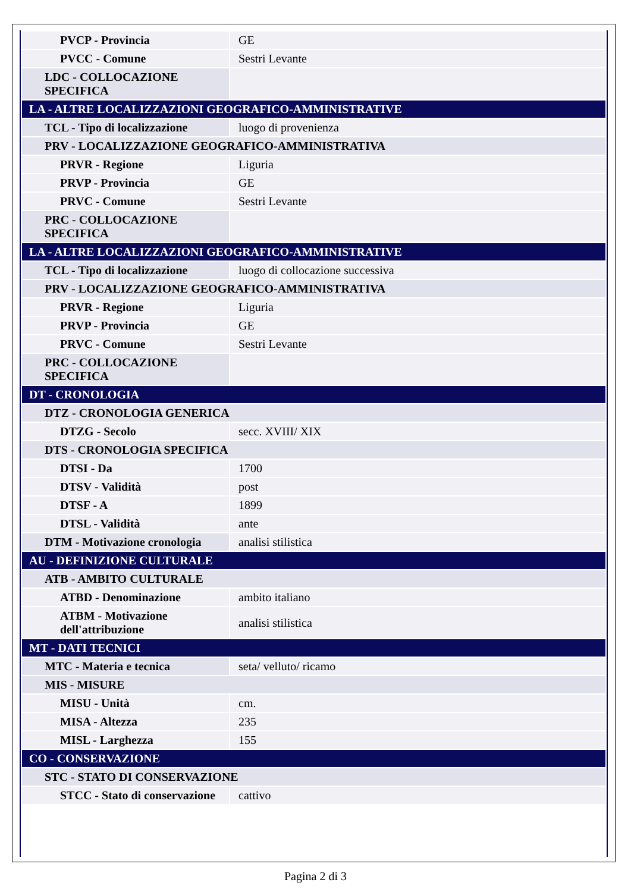| PVCP - Provincia | GE |
| PVCC - Comune | Sestri Levante |
| LDC - COLLOCAZIONE SPECIFICA | |
| LA - ALTRE LOCALIZZAZIONI GEOGRAFICO-AMMINISTRATIVE | |
| TCL - Tipo di localizzazione | luogo di provenienza |
| PRV - LOCALIZZAZIONE GEOGRAFICO-AMMINISTRATIVA | |
| PRVR - Regione | Liguria |
| PRVP - Provincia | GE |
| PRVC - Comune | Sestri Levante |
| PRC - COLLOCAZIONE SPECIFICA | |
| LA - ALTRE LOCALIZZAZIONI GEOGRAFICO-AMMINISTRATIVE | |
| TCL - Tipo di localizzazione | luogo di collocazione successiva |
| PRV - LOCALIZZAZIONE GEOGRAFICO-AMMINISTRATIVA | |
| PRVR - Regione | Liguria |
| PRVP - Provincia | GE |
| PRVC - Comune | Sestri Levante |
| PRC - COLLOCAZIONE SPECIFICA | |
| DT - CRONOLOGIA | |
| DTZ - CRONOLOGIA GENERICA | |
| DTZG - Secolo | secc. XVIII/ XIX |
| DTS - CRONOLOGIA SPECIFICA | |
| DTSI - Da | 1700 |
| DTSV - Validità | post |
| DTSF - A | 1899 |
| DTSL - Validità | ante |
| DTM - Motivazione cronologia | analisi stilistica |
| AU - DEFINIZIONE CULTURALE | |
| ATB - AMBITO CULTURALE | |
| ATBD - Denominazione | ambito italiano |
| ATBM - Motivazione dell'attribuzione | analisi stilistica |
| MT - DATI TECNICI | |
| MTC - Materia e tecnica | seta/ velluto/ ricamo |
| MIS - MISURE | |
| MISU - Unità | cm. |
| MISA - Altezza | 235 |
| MISL - Larghezza | 155 |
| CO - CONSERVAZIONE | |
| STC - STATO DI CONSERVAZIONE | |
| STCC - Stato di conservazione | cattivo |
Pagina 2 di 3